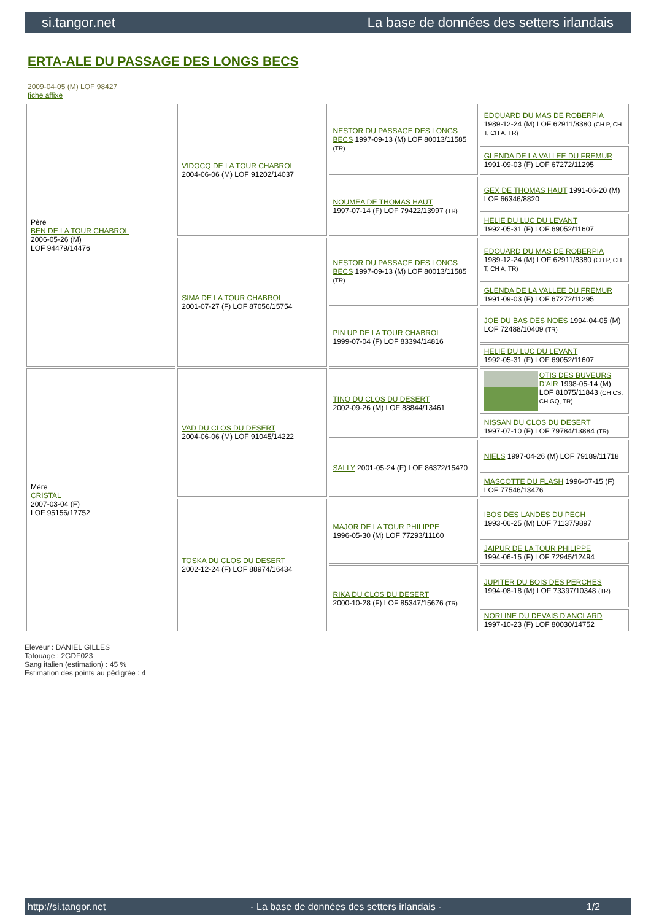si.tangor.net La base de données des setters irlandais
ERTA-ALE DU PASSAGE DES LONGS BECS
2009-04-05 (M) LOF 98427
fiche affixe
| Père BEN DE LA TOUR CHABROL 2006-05-26 (M) LOF 94479/14476 | VIDOCQ DE LA TOUR CHABROL 2004-06-06 (M) LOF 91202/14037 | NESTOR DU PASSAGE DES LONGS BECS 1997-09-13 (M) LOF 80013/11585 (TR) | EDOUARD DU MAS DE ROBERPIA 1989-12-24 (M) LOF 62911/8380 (CH P, CH T, CH A, TR) |
| | | | GLENDA DE LA VALLEE DU FREMUR 1991-09-03 (F) LOF 67272/11295 |
| | | NOUMEA DE THOMAS HAUT 1997-07-14 (F) LOF 79422/13997 (TR) | GEX DE THOMAS HAUT 1991-06-20 (M) LOF 66346/8820 |
| | | | HELIE DU LUC DU LEVANT 1992-05-31 (F) LOF 69052/11607 |
| | SIMA DE LA TOUR CHABROL 2001-07-27 (F) LOF 87056/15754 | NESTOR DU PASSAGE DES LONGS BECS 1997-09-13 (M) LOF 80013/11585 (TR) | EDOUARD DU MAS DE ROBERPIA 1989-12-24 (M) LOF 62911/8380 (CH P, CH T, CH A, TR) |
| | | | GLENDA DE LA VALLEE DU FREMUR 1991-09-03 (F) LOF 67272/11295 |
| | | PIN UP DE LA TOUR CHABROL 1999-07-04 (F) LOF 83394/14816 | JOE DU BAS DES NOES 1994-04-05 (M) LOF 72488/10409 (TR) |
| | | | HELIE DU LUC DU LEVANT 1992-05-31 (F) LOF 69052/11607 |
| Mère CRISTAL 2007-03-04 (F) LOF 95156/17752 | VAD DU CLOS DU DESERT 2004-06-06 (M) LOF 91045/14222 | TINO DU CLOS DU DESERT 2002-09-26 (M) LOF 88844/13461 | OTIS DES BUVEURS D'AIR 1998-05-14 (M) LOF 81075/11843 (CH CS, CH GQ, TR) |
| | | | NISSAN DU CLOS DU DESERT 1997-07-10 (F) LOF 79784/13884 (TR) |
| | | SALLY 2001-05-24 (F) LOF 86372/15470 | NIELS 1997-04-26 (M) LOF 79189/11718 |
| | | | MASCOTTE DU FLASH 1996-07-15 (F) LOF 77546/13476 |
| | TOSKA DU CLOS DU DESERT 2002-12-24 (F) LOF 88974/16434 | MAJOR DE LA TOUR PHILIPPE 1996-05-30 (M) LOF 77293/11160 | IBOS DES LANDES DU PECH 1993-06-25 (M) LOF 71137/9897 |
| | | | JAIPUR DE LA TOUR PHILIPPE 1994-06-15 (F) LOF 72945/12494 |
| | | RIKA DU CLOS DU DESERT 2000-10-28 (F) LOF 85347/15676 (TR) | JUPITER DU BOIS DES PERCHES 1994-08-18 (M) LOF 73397/10348 (TR) |
| | | | NORLINE DU DEVAIS D'ANGLARD 1997-10-23 (F) LOF 80030/14752 |
Eleveur : DANIEL GILLES
Tatouage : 2GDF023
Sang italien (estimation) : 45 %
Estimation des points au pédigrée : 4
http://si.tangor.net - La base de données des setters irlandais - 1/2